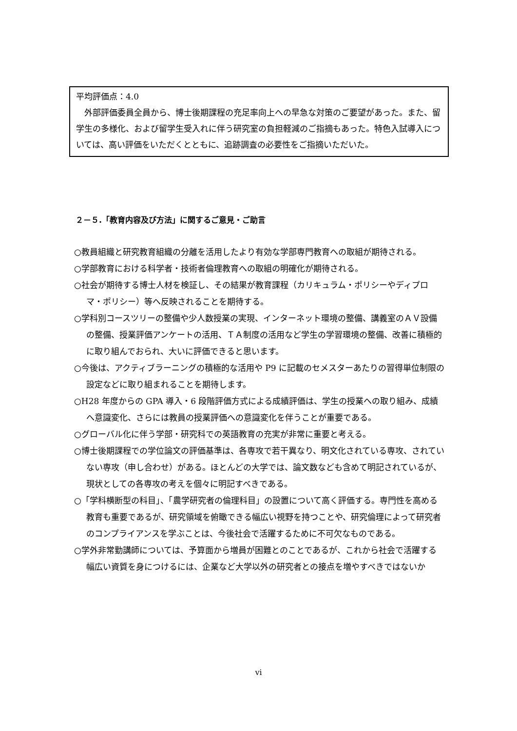平均評価点：4.0
　外部評価委員全員から、博士後期課程の充足率向上への早急な対策のご要望があった。また、留学生の多様化、および留学生受入れに伴う研究室の負担軽減のご指摘もあった。特色入試導入については、高い評価をいただくとともに、追跡調査の必要性をご指摘いただいた。
２－５.「教育内容及び方法」に関するご意見・ご助言
○教員組織と研究教育組織の分離を活用したより有効な学部専門教育への取組が期待される。
○学部教育における科学者・技術者倫理教育への取組の明確化が期待される。
○社会が期待する博士人材を検証し、その結果が教育課程（カリキュラム・ポリシーやディプロマ・ポリシー）等へ反映されることを期待する。
○学科別コースツリーの整備や少人数授業の実現、インターネット環境の整備、講義室のＡＶ設備の整備、授業評価アンケートの活用、ＴＡ制度の活用など学生の学習環境の整備、改善に積極的に取り組んでおられ、大いに評価できると思います。
○今後は、アクティブラーニングの積極的な活用や P9 に記載のセメスターあたりの習得単位制限の設定などに取り組まれることを期待します。
○H28 年度からの GPA 導入・6 段階評価方式による成績評価は、学生の授業への取り組み、成績へ意識変化、さらには教員の授業評価への意識変化を伴うことが重要である。
○グローバル化に伴う学部・研究科での英語教育の充実が非常に重要と考える。
○博士後期課程での学位論文の評価基準は、各専攻で若干異なり、明文化されている専攻、されていない専攻（申し合わせ）がある。ほとんどの大学では、論文数なども含めて明記されているが、現状としての各専攻の考えを個々に明記すべきである。
○「学科横断型の科目」、「農学研究者の倫理科目」の設置について高く評価する。専門性を高める教育も重要であるが、研究領域を俯瞰できる幅広い視野を持つことや、研究倫理によって研究者のコンプライアンスを学ぶことは、今後社会で活躍するために不可欠なものである。
○学外非常勤講師については、予算面から増員が困難とのことであるが、これから社会で活躍する幅広い資質を身につけるには、企業など大学以外の研究者との接点を増やすべきではないか
vi